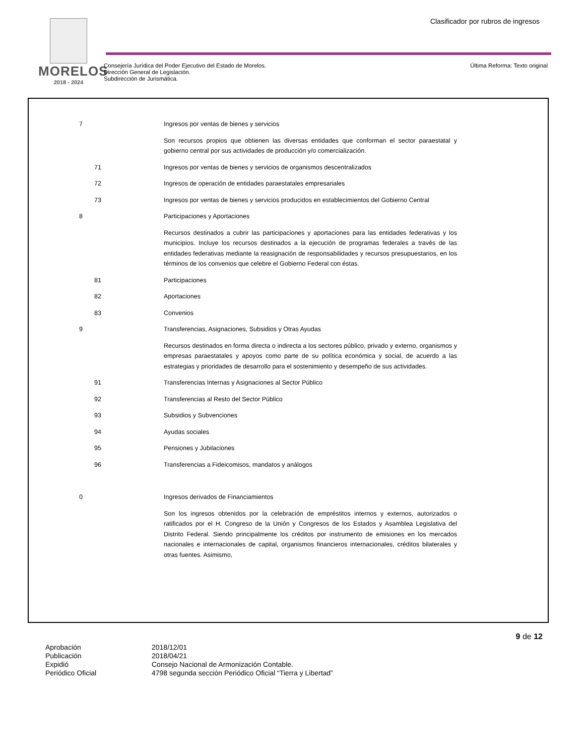MORELOS
2018 - 2024
Clasificador por rubros de ingresos
Consejería Jurídica del Poder Ejecutivo del Estado de Morelos.
Dirección General de Legislación.
Subdirección de Jurismática.
Última Reforma: Texto original
| 7 | | Ingresos por ventas de bienes y servicios |
| | | Son recursos propios que obtienen las diversas entidades que conforman el sector paraestatal y gobierno central por sus actividades de producción y/o comercialización. |
| | 71 | Ingresos por ventas de bienes y servicios de organismos descentralizados |
| | 72 | Ingresos de operación de entidades paraestatales empresariales |
| | 73 | Ingresos por ventas de bienes y servicios producidos en establecimientos del Gobierno Central |
| 8 | | Participaciones y Aportaciones |
| | | Recursos destinados a cubrir las participaciones y aportaciones para las entidades federativas y los municipios. Incluye los recursos destinados a la ejecución de programas federales a través de las entidades federativas mediante la reasignación de responsabilidades y recursos presupuestarios, en los términos de los convenios que celebre el Gobierno Federal con éstas. |
| | 81 | Participaciones |
| | 82 | Aportaciones |
| | 83 | Convenios |
| 9 | | Transferencias, Asignaciones, Subsidios y Otras Ayudas |
| | | Recursos destinados en forma directa o indirecta a los sectores público, privado y externo, organismos y empresas paraestatales y apoyos como parte de su política económica y social, de acuerdo a las estrategias y prioridades de desarrollo para el sostenimiento y desempeño de sus actividades. |
| | 91 | Transferencias Internas y Asignaciones al Sector Público |
| | 92 | Transferencias al Resto del Sector Público |
| | 93 | Subsidios y Subvenciones |
| | 94 | Ayudas sociales |
| | 95 | Pensiones y Jubilaciones |
| | 96 | Transferencias a Fideicomisos, mandatos y análogos |
| 0 | | Ingresos derivados de Financiamientos |
| | | Son los ingresos obtenidos por la celebración de empréstitos internos y externos, autorizados o ratificados por el H. Congreso de la Unión y Congresos de los Estados y Asamblea Legislativa del Distrito Federal. Siendo principalmente los créditos por instrumento de emisiones en los mercados nacionales e internacionales de capital, organismos financieros internacionales, créditos bilaterales y otras fuentes. Asimismo, |
9 de 12
Aprobación
2018/12/01
Publicación
2018/04/21
Expidió
Consejo Nacional de Armonización Contable.
Periódico Oficial
4798 segunda sección Periódico Oficial “Tierra y Libertad”